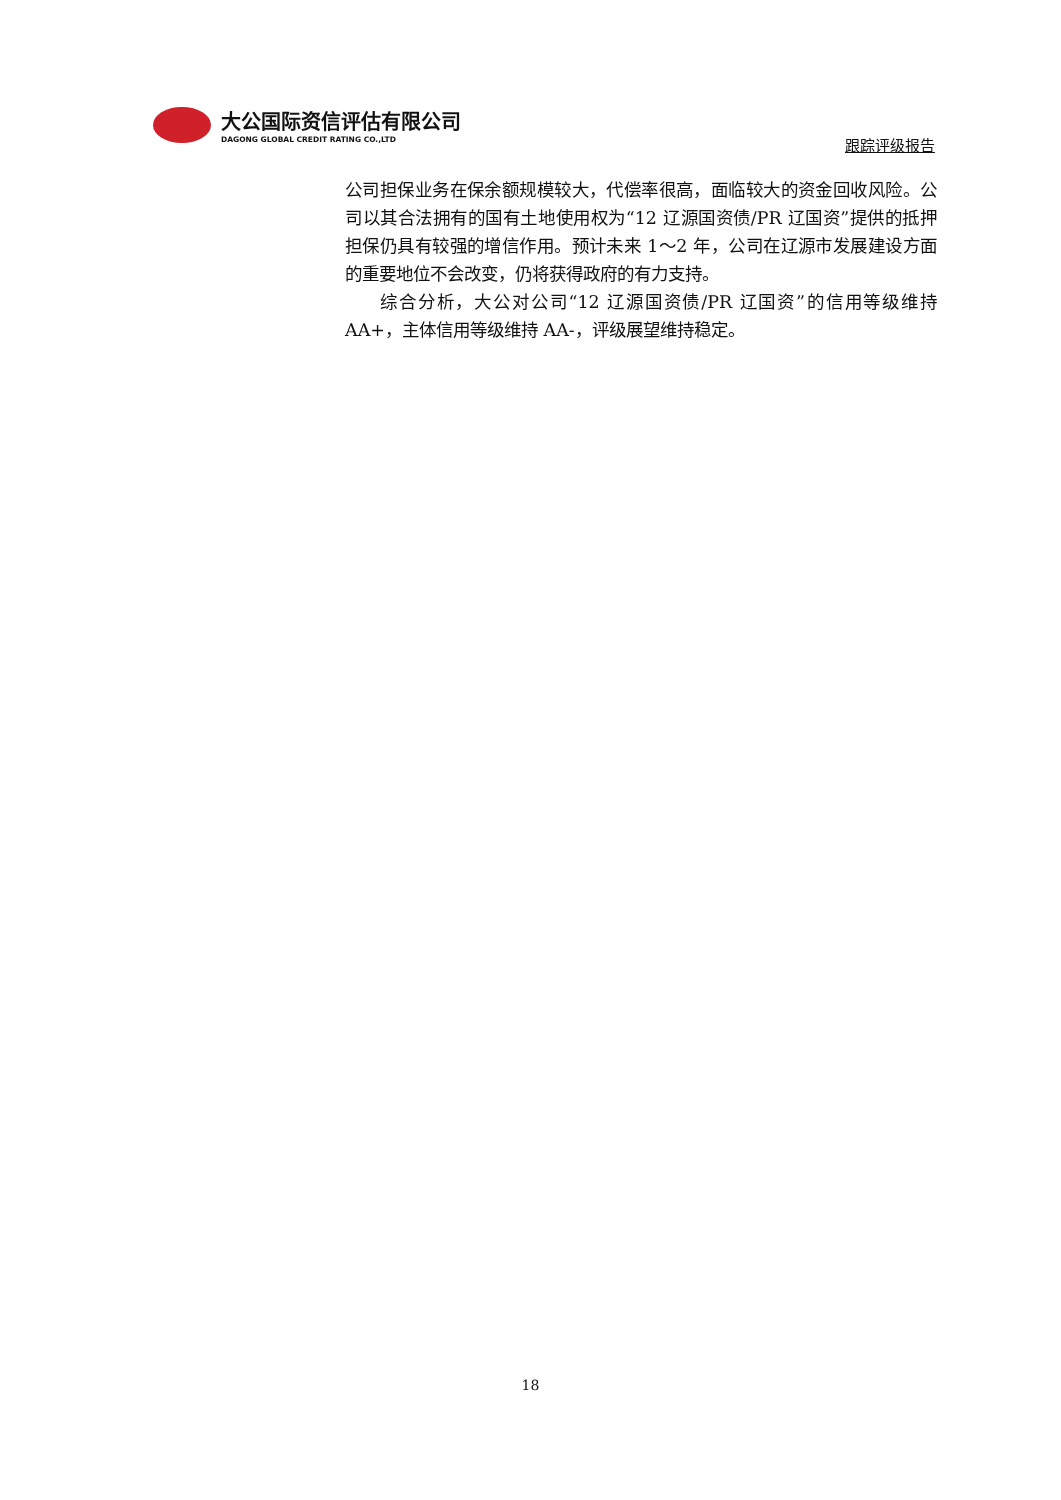大公国际资信评估有限公司
DAGONG GLOBAL CREDIT RATING CO.,LTD
跟踪评级报告
公司担保业务在保余额规模较大，代偿率很高，面临较大的资金回收风险。公司以其合法拥有的国有土地使用权为“12 辽源国资债/PR 辽国资”提供的抵押担保仍具有较强的增信作用。预计未来 1～2 年，公司在辽源市发展建设方面的重要地位不会改变，仍将获得政府的有力支持。
综合分析，大公对公司“12 辽源国资债/PR 辽国资”的信用等级维持 AA+，主体信用等级维持 AA-，评级展望维持稳定。
18